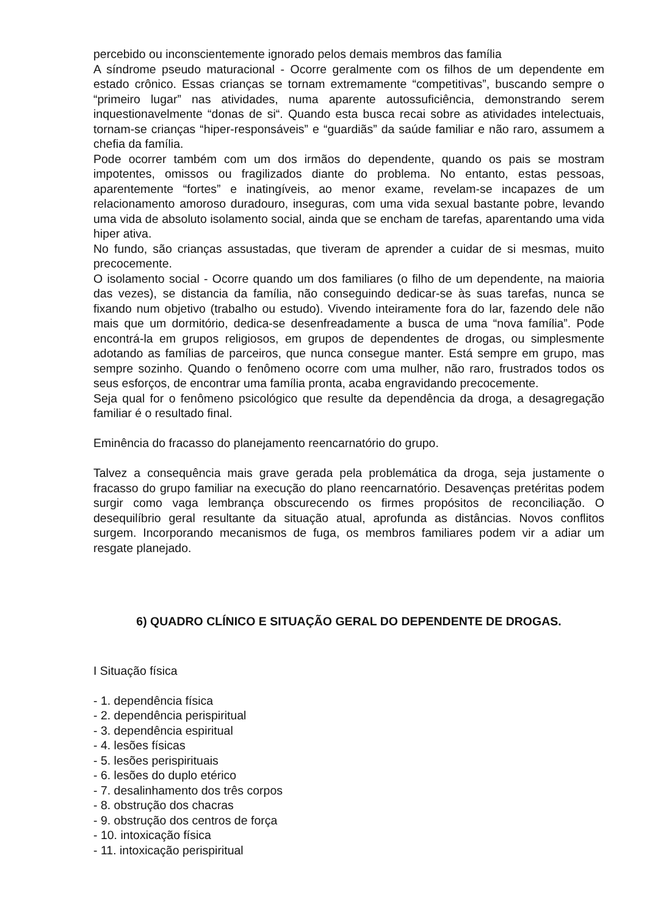percebido ou inconscientemente ignorado pelos demais membros das família
A síndrome pseudo maturacional - Ocorre geralmente com os filhos de um dependente em estado crônico. Essas crianças se tornam extremamente “competitivas”, buscando sempre o “primeiro lugar” nas atividades, numa aparente autossuficiência, demonstrando serem inquestionavelmente “donas de si“. Quando esta busca recai sobre as atividades intelectuais, tornam-se crianças “hiper-responsáveis” e “guardiãs” da saúde familiar e não raro, assumem a chefia da família.
Pode ocorrer também com um dos irmãos do dependente, quando os pais se mostram impotentes, omissos ou fragilizados diante do problema. No entanto, estas pessoas, aparentemente “fortes” e inatingíveis, ao menor exame, revelam-se incapazes de um relacionamento amoroso duradouro, inseguras, com uma vida sexual bastante pobre, levando uma vida de absoluto isolamento social, ainda que se encham de tarefas, aparentando uma vida hiper ativa.
No fundo, são crianças assustadas, que tiveram de aprender a cuidar de si mesmas, muito precocemente.
O isolamento social - Ocorre quando um dos familiares (o filho de um dependente, na maioria das vezes), se distancia da família, não conseguindo dedicar-se às suas tarefas, nunca se fixando num objetivo (trabalho ou estudo). Vivendo inteiramente fora do lar, fazendo dele não mais que um dormitório, dedica-se desenfreadamente a busca de uma “nova família”. Pode encontrá-la em grupos religiosos, em grupos de dependentes de drogas, ou simplesmente adotando as famílias de parceiros, que nunca consegue manter. Está sempre em grupo, mas sempre sozinho. Quando o fenômeno ocorre com uma mulher, não raro, frustrados todos os seus esforços, de encontrar uma família pronta, acaba engravidando precocemente.
Seja qual for o fenômeno psicológico que resulte da dependência da droga, a desagregação familiar é o resultado final.
Eminência do fracasso do planejamento reencarnatório do grupo.
Talvez a consequência mais grave gerada pela problemática da droga, seja justamente o fracasso do grupo familiar na execução do plano reencarnatório. Desavenças pretéritas podem surgir como vaga lembrança obscurecendo os firmes propósitos de reconciliação. O desequilíbrio geral resultante da situação atual, aprofunda as distâncias. Novos conflitos surgem. Incorporando mecanismos de fuga, os membros familiares podem vir a adiar um resgate planejado.
6) QUADRO CLÍNICO E SITUAÇÃO GERAL DO DEPENDENTE DE DROGAS.
I Situação física
- 1. dependência física
- 2. dependência perispiritual
- 3. dependência espiritual
- 4. lesões físicas
- 5. lesões perispirituais
- 6. lesões do duplo etérico
- 7. desalinhamento dos três corpos
- 8. obstrução dos chacras
- 9. obstrução dos centros de força
- 10. intoxicação física
- 11. intoxicação perispiritual